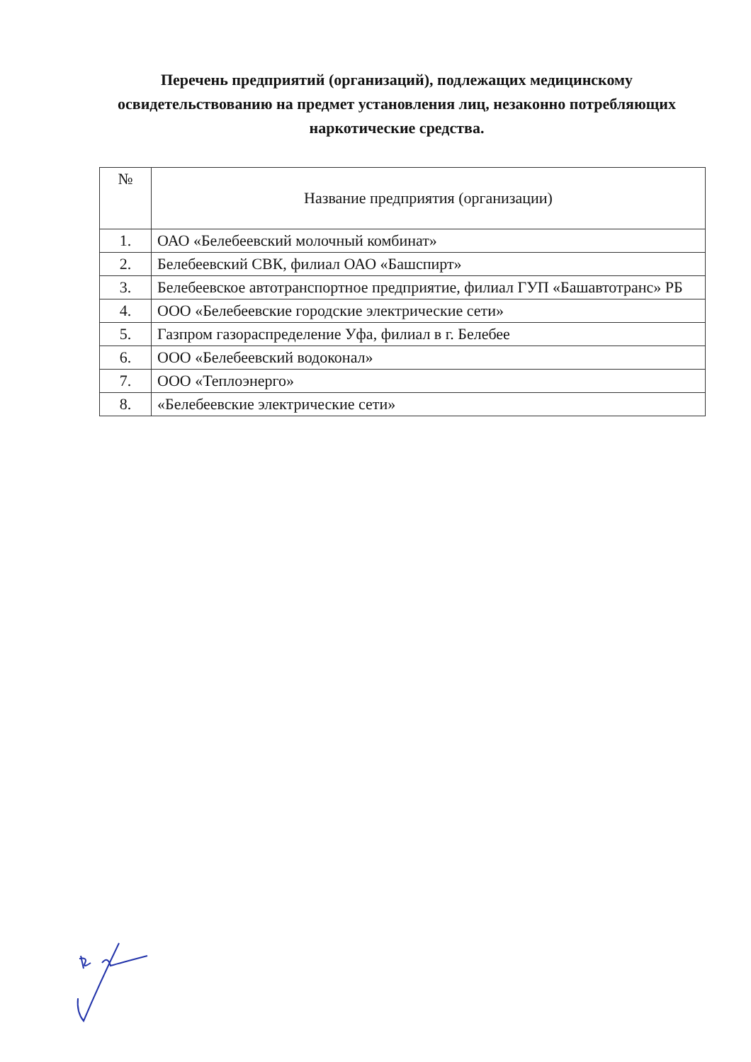Перечень предприятий (организаций), подлежащих медицинскому освидетельствованию на предмет установления лиц, незаконно потребляющих наркотические средства.
| № | Название предприятия (организации) |
| --- | --- |
| 1. | ОАО «Белебеевский молочный комбинат» |
| 2. | Белебеевский СВК, филиал ОАО «Башспирт» |
| 3. | Белебеевское автотранспортное предприятие, филиал ГУП «Башавтотранс» РБ |
| 4. | ООО «Белебеевские городские электрические сети» |
| 5. | Газпром газораспределение Уфа, филиал в г. Белебее |
| 6. | ООО «Белебеевский водоконал» |
| 7. | ООО «Теплоэнерго» |
| 8. | «Белебеевские электрические сети» |